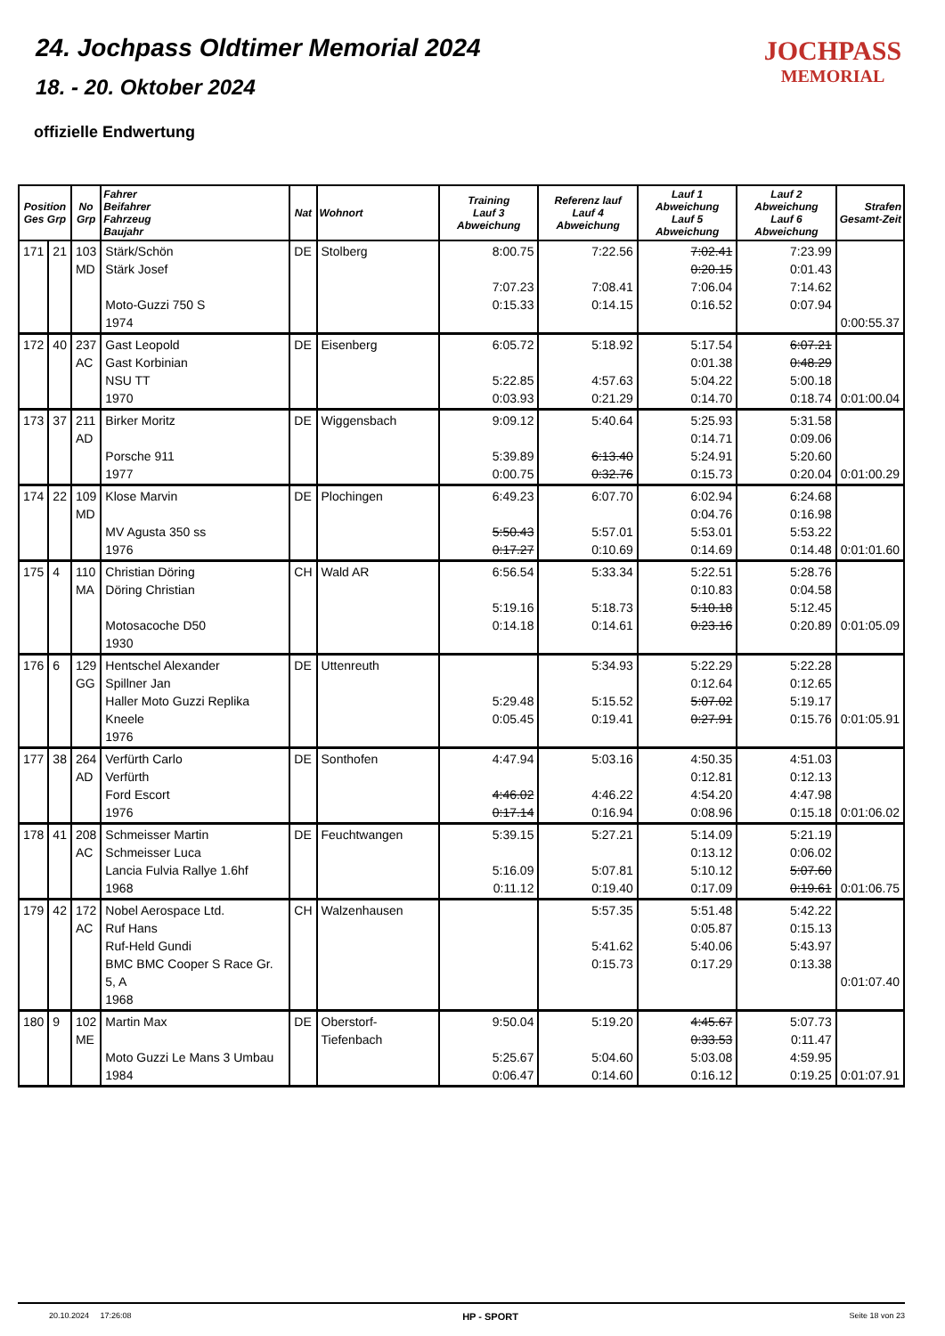24. Jochpass Oldtimer Memorial 2024
18. - 20. Oktober 2024
offizielle Endwertung
JOCHPASS
MEMORIAL
| Position Ges Grp | | No Grp | Fahrer Beifahrer Fahrzeug Baujahr | Nat | Wohnort | Training Lauf 3 Abweichung | Referenz lauf Lauf 4 Abweichung | Lauf 1 Abweichung Lauf 5 Abweichung | Lauf 2 Abweichung Lauf 6 Abweichung | Strafen Gesamt-Zeit |
| --- | --- | --- | --- | --- | --- | --- | --- | --- | --- | --- |
| 171 | 21 | 103 MD | Stärk/Schön Stärk Josef Moto-Guzzi 750 S 1974 | DE | Stolberg | 8:00.75 7:07.23 0:15.33 | 7:22.56 7:08.41 0:14.15 | 7:02.41 0:20.15 7:06.04 0:16.52 | 7:23.99 0:01.43 7:14.62 0:07.94 | 0:00:55.37 |
| 172 | 40 | 237 AC | Gast Leopold Gast Korbinian NSU TT 1970 | DE | Eisenberg | 6:05.72 5:22.85 0:03.93 | 5:18.92 4:57.63 0:21.29 | 5:17.54 0:01.38 5:04.22 0:14.70 | 6:07.21 0:48.29 5:00.18 0:18.74 | 0:01:00.04 |
| 173 | 37 | 211 AD | Birker Moritz Porsche 911 1977 | DE | Wiggensbach | 9:09.12 5:39.89 0:00.75 | 5:40.64 6:13.40 0:32.76 | 5:25.93 0:14.71 5:24.91 0:15.73 | 5:31.58 0:09.06 5:20.60 0:20.04 | 0:01:00.29 |
| 174 | 22 | 109 MD | Klose Marvin MV Agusta 350 ss 1976 | DE | Plochingen | 6:49.23 5:50.43 0:17.27 | 6:07.70 5:57.01 0:10.69 | 6:02.94 0:04.76 5:53.01 0:14.69 | 6:24.68 0:16.98 5:53.22 0:14.48 | 0:01:01.60 |
| 175 | 4 | 110 MA | Christian Döring Döring Christian Motosacoche D50 1930 | CH | Wald AR | 6:56.54 5:19.16 0:14.18 | 5:33.34 5:18.73 0:14.61 | 5:22.51 0:10.83 5:10.18 0:23.16 | 5:28.76 0:04.58 5:12.45 0:20.89 | 0:01:05.09 |
| 176 | 6 | 129 GG | Hentschel Alexander Spillner Jan Haller Moto Guzzi Replika Kneele 1976 | DE | Uttenreuth | 5:29.48 0:05.45 | 5:34.93 5:15.52 0:19.41 | 5:22.29 0:12.64 5:07.02 0:27.91 | 5:22.28 0:12.65 5:19.17 0:15.76 | 0:01:05.91 |
| 177 | 38 | 264 AD | Verfürth Carlo Verfürth Ford Escort 1976 | DE | Sonthofen | 4:47.94 4:46.02 0:17.14 | 5:03.16 4:46.22 0:16.94 | 4:50.35 0:12.81 4:54.20 0:08.96 | 4:51.03 0:12.13 4:47.98 0:15.18 | 0:01:06.02 |
| 178 | 41 | 208 AC | Schmeisser Martin Schmeisser Luca Lancia Fulvia Rallye 1.6hf 1968 | DE | Feuchtwangen | 5:39.15 5:16.09 0:11.12 | 5:27.21 5:07.81 0:19.40 | 5:14.09 0:13.12 5:10.12 0:17.09 | 5:21.19 0:06.02 5:07.60 0:19.61 | 0:01:06.75 |
| 179 | 42 | 172 AC | Nobel Aerospace Ltd. Ruf Hans Ruf-Held Gundi BMC BMC Cooper S Race Gr. 5, A 1968 | CH | Walzenhausen | | 5:57.35 5:41.62 0:15.73 | 5:51.48 0:05.87 5:40.06 0:17.29 | 5:42.22 0:15.13 5:43.97 0:13.38 | 0:01:07.40 |
| 180 | 9 | 102 ME | Martin Max Moto Guzzi Le Mans 3 Umbau 1984 | DE | Oberstorf-Tiefenbach | 9:50.04 5:25.67 0:06.47 | 5:19.20 5:04.60 0:14.60 | 4:45.67 0:33.53 5:03.08 0:16.12 | 5:07.73 0:11.47 4:59.95 0:19.25 | 0:01:07.91 |
20.10.2024 17:26:08 HP - SPORT Seite 18 von 23